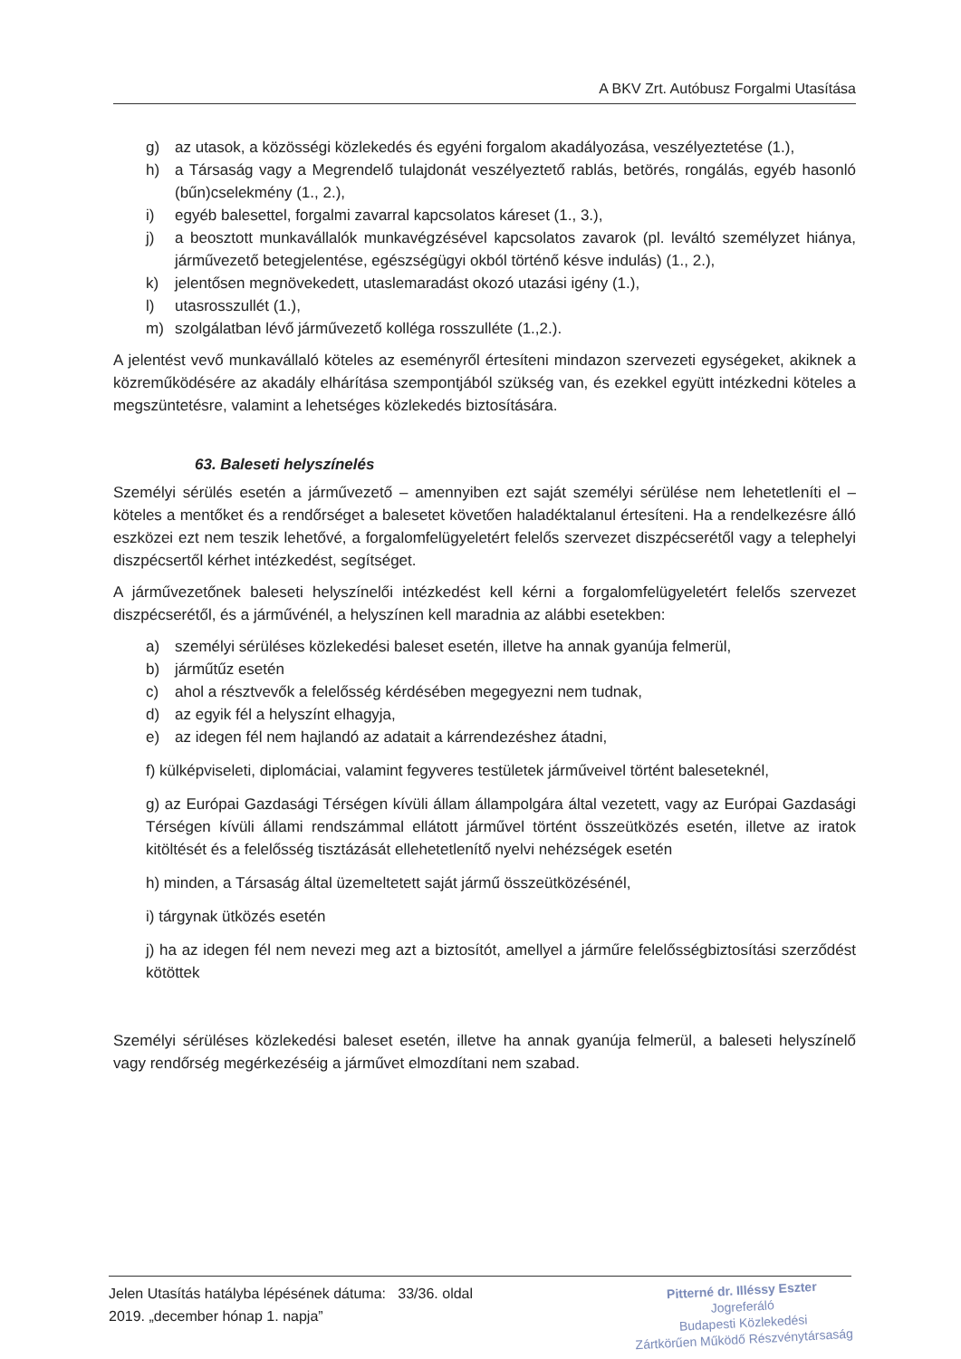A BKV Zrt. Autóbusz Forgalmi Utasítása
g) az utasok, a közösségi közlekedés és egyéni forgalom akadályozása, veszélyeztetése (1.),
h) a Társaság vagy a Megrendelő tulajdonát veszélyeztető rablás, betörés, rongálás, egyéb hasonló (bűn)cselekmény (1., 2.),
i) egyéb balesettel, forgalmi zavarral kapcsolatos káreset (1., 3.),
j) a beosztott munkavállalók munkavégzésével kapcsolatos zavarok (pl. leváltó személyzet hiánya, járművezető betegjelentése, egészségügyi okból történő késve indulás) (1., 2.),
k) jelentősen megnövekedett, utaslemaradást okozó utazási igény (1.),
l) utasrosszullét (1.),
m) szolgálatban lévő járművezető kolléga rosszulléte (1.,2.).
A jelentést vevő munkavállaló köteles az eseményről értesíteni mindazon szervezeti egységeket, akiknek a közreműködésére az akadály elhárítása szempontjából szükség van, és ezekkel együtt intézkedni köteles a megszüntetésre, valamint a lehetséges közlekedés biztosítására.
63. Baleseti helyszínelés
Személyi sérülés esetén a járművezető – amennyiben ezt saját személyi sérülése nem lehetetleníti el – köteles a mentőket és a rendőrséget a balesetet követően haladéktalanul értesíteni. Ha a rendelkezésre álló eszközei ezt nem teszik lehetővé, a forgalomfelügyeletért felelős szervezet diszpécserétől vagy a telephelyi diszpécsertől kérhet intézkedést, segítséget.
A járművezetőnek baleseti helyszínelői intézkedést kell kérni a forgalomfelügyeletért felelős szervezet diszpécserétől, és a járművénél, a helyszínen kell maradnia az alábbi esetekben:
a) személyi sérüléses közlekedési baleset esetén, illetve ha annak gyanúja felmerül,
b) járműtűz esetén
c) ahol a résztvevők a felelősség kérdésében megegyezni nem tudnak,
d) az egyik fél a helyszínt elhagyja,
e) az idegen fél nem hajlandó az adatait a kárrendezéshez átadni,
f) külképviseleti, diplomáciai, valamint fegyveres testületek járműveivel történt baleseteknél,
g) az Európai Gazdasági Térségen kívüli állam állampolgára által vezetett, vagy az Európai Gazdasági Térségen kívüli állami rendszámmal ellátott járművel történt összeütközés esetén, illetve az iratok kitöltését és a felelősség tisztázását ellehetetlenítő nyelvi nehézségek esetén
h) minden, a Társaság által üzemeltetett saját jármű összeütközésénél,
i) tárgynak ütközés esetén
j) ha az idegen fél nem nevezi meg azt a biztosítót, amellyel a járműre felelősségbiztosítási szerződést kötöttek
Személyi sérüléses közlekedési baleset esetén, illetve ha annak gyanúja felmerül, a baleseti helyszínelő vagy rendőrség megérkezéséig a járművet elmozdítani nem szabad.
Jelen Utasítás hatályba lépésének dátuma: 33/36. oldal
2019. „december hónap 1. napja”
Pitterné dr. Illéssy Eszter
Jogreferáló
Budapesti Közlekedési
Zártkörűen Működő Részvénytársaság